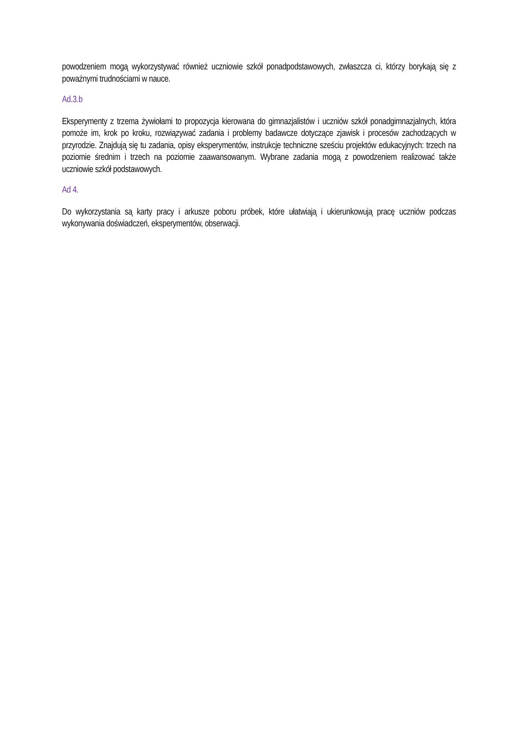powodzeniem mogą wykorzystywać również uczniowie szkół ponadpodstawowych, zwłaszcza ci, którzy borykają się z poważnymi trudnościami w nauce.
Ad.3.b
Eksperymenty z trzema żywiołami to propozycja kierowana do gimnazjalistów i uczniów szkół ponadgimnazjalnych, która pomoże im, krok po kroku, rozwiązywać zadania i problemy badawcze dotyczące zjawisk i procesów zachodzących w przyrodzie. Znajdują się tu zadania, opisy eksperymentów, instrukcje techniczne sześciu projektów edukacyjnych: trzech na poziomie średnim i trzech na poziomie zaawansowanym. Wybrane zadania mogą z powodzeniem realizować także uczniowie szkół podstawowych.
Ad 4.
Do wykorzystania są karty pracy i arkusze poboru próbek, które ułatwiają i ukierunkowują pracę uczniów podczas wykonywania doświadczeń, eksperymentów, obserwacji.